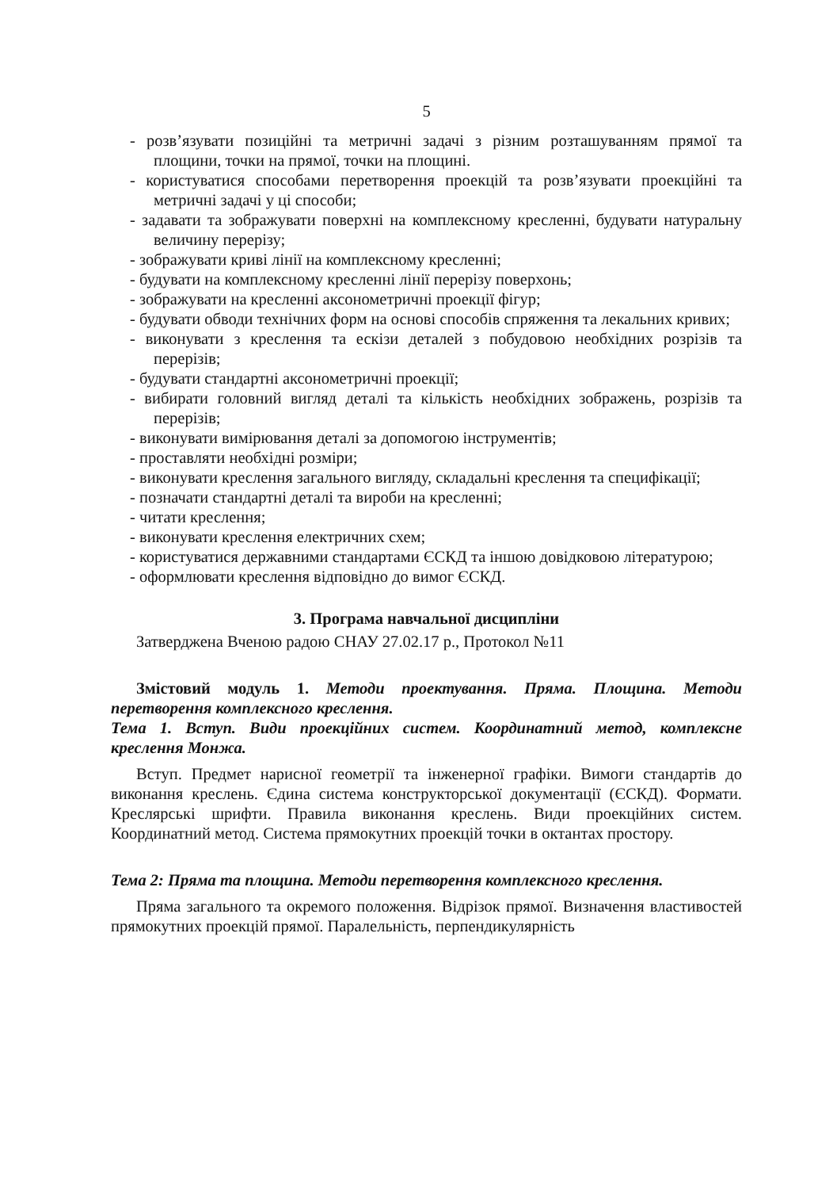5
- розв’язувати позиційні та метричні задачі з різним розташуванням прямої та площини, точки на прямої, точки на площині.
- користуватися способами перетворення проекцій та розв’язувати проекційні та метричні задачі у ці способи;
- задавати та зображувати поверхні на комплексному кресленні, будувати натуральну величину перерізу;
- зображувати криві лінії на комплексному кресленні;
- будувати на комплексному кресленні лінії перерізу поверхонь;
- зображувати на кресленні аксонометричні проекції фігур;
- будувати обводи технічних форм на основі способів спряження та лекальних кривих;
- виконувати з креслення та ескізи деталей з побудовою необхідних розрізів та перерізів;
- будувати стандартні аксонометричні проекції;
- вибирати головний вигляд деталі та кількість необхідних зображень, розрізів та перерізів;
- виконувати вимірювання деталі за допомогою інструментів;
- проставляти необхідні розміри;
- виконувати креслення загального вигляду, складальні креслення та специфікації;
- позначати стандартні деталі та вироби на кресленні;
- читати креслення;
- виконувати креслення електричних схем;
- користуватися державними стандартами ЄСКД та іншою довідковою літературою;
- оформлювати креслення відповідно до вимог ЄСКД.
3. Програма навчальної дисципліни
Затверджена Вченою радою СНАУ 27.02.17 р., Протокол №11
Змістовий модуль 1. Методи проектування. Пряма. Площина. Методи перетворення комплексного креслення.
Тема 1. Вступ. Види проекційних систем. Координатний метод, комплексне креслення Монжа.
Вступ. Предмет нарисної геометрії та інженерної графіки. Вимоги стандартів до виконання креслень. Єдина система конструкторської документації (ЄСКД). Формати. Креслярські шрифти. Правила виконання креслень. Види проекційних систем. Координатний метод. Система прямокутних проекцій точки в октантах простору.
Тема 2: Пряма та площина. Методи перетворення комплексного креслення.
Пряма загального та окремого положення. Відрізок прямої. Визначення властивостей прямокутних проекцій прямої. Паралельність, перпендикулярність